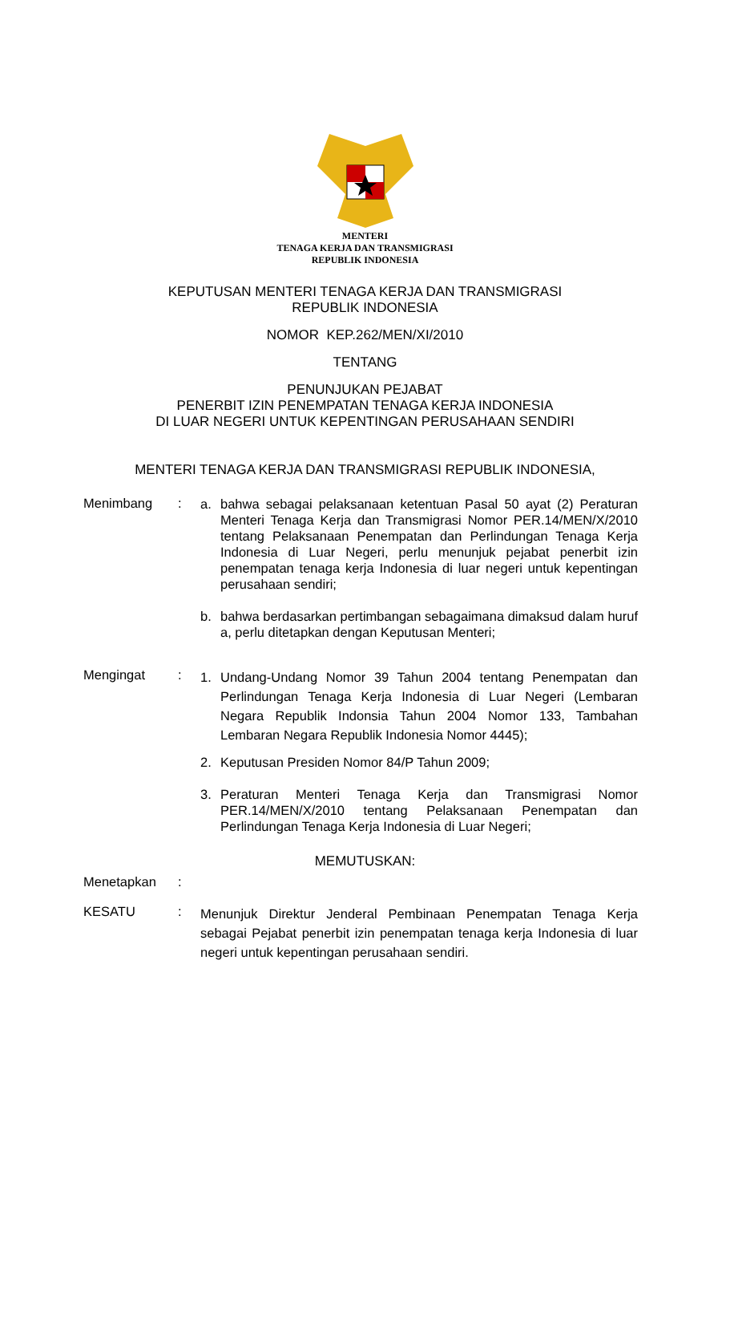MENTERI
TENAGA KERJA DAN TRANSMIGRASI
REPUBLIK INDONESIA
KEPUTUSAN MENTERI TENAGA KERJA DAN TRANSMIGRASI
REPUBLIK INDONESIA
NOMOR KEP.262/MEN/XI/2010
TENTANG
PENUNJUKAN PEJABAT
PENERBIT IZIN PENEMPATAN TENAGA KERJA INDONESIA
DI LUAR NEGERI UNTUK KEPENTINGAN PERUSAHAAN SENDIRI
MENTERI TENAGA KERJA DAN TRANSMIGRASI REPUBLIK INDONESIA,
Menimbang :
a. bahwa sebagai pelaksanaan ketentuan Pasal 50 ayat (2) Peraturan Menteri Tenaga Kerja dan Transmigrasi Nomor PER.14/MEN/X/2010 tentang Pelaksanaan Penempatan dan Perlindungan Tenaga Kerja Indonesia di Luar Negeri, perlu menunjuk pejabat penerbit izin penempatan tenaga kerja Indonesia di luar negeri untuk kepentingan perusahaan sendiri;
b. bahwa berdasarkan pertimbangan sebagaimana dimaksud dalam huruf a, perlu ditetapkan dengan Keputusan Menteri;
Mengingat :
1. Undang-Undang Nomor 39 Tahun 2004 tentang Penempatan dan Perlindungan Tenaga Kerja Indonesia di Luar Negeri (Lembaran Negara Republik Indonsia Tahun 2004 Nomor 133, Tambahan Lembaran Negara Republik Indonesia Nomor 4445);
2. Keputusan Presiden Nomor 84/P Tahun 2009;
3. Peraturan Menteri Tenaga Kerja dan Transmigrasi Nomor PER.14/MEN/X/2010 tentang Pelaksanaan Penempatan dan Perlindungan Tenaga Kerja Indonesia di Luar Negeri;
MEMUTUSKAN:
Menetapkan :
KESATU :
Menunjuk Direktur Jenderal Pembinaan Penempatan Tenaga Kerja sebagai Pejabat penerbit izin penempatan tenaga kerja Indonesia di luar negeri untuk kepentingan perusahaan sendiri.